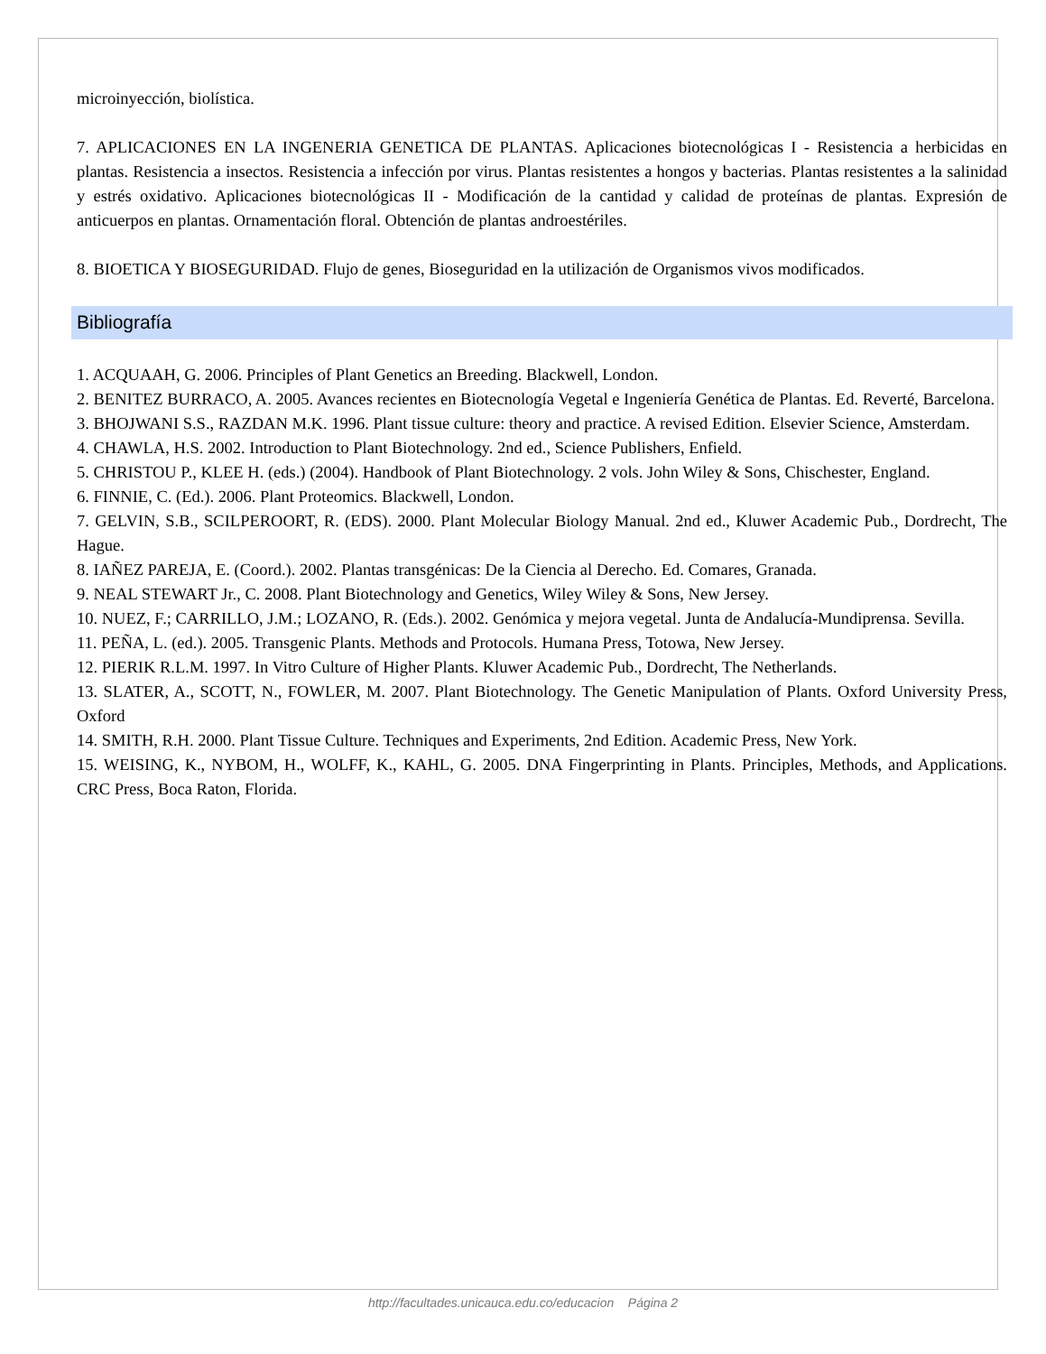microinyección, biolística.
7. APLICACIONES EN LA INGENERIA GENETICA DE PLANTAS. Aplicaciones biotecnológicas I - Resistencia a herbicidas en plantas. Resistencia a insectos. Resistencia a infección por virus. Plantas resistentes a hongos y bacterias. Plantas resistentes a la salinidad y estrés oxidativo. Aplicaciones biotecnológicas II - Modificación de la cantidad y calidad de proteínas de plantas. Expresión de anticuerpos en plantas. Ornamentación floral. Obtención de plantas androestériles.
8. BIOETICA Y BIOSEGURIDAD. Flujo de genes, Bioseguridad en la utilización de Organismos vivos modificados.
Bibliografía
1. ACQUAAH, G. 2006. Principles of Plant Genetics an Breeding. Blackwell, London.
2. BENITEZ BURRACO, A. 2005. Avances recientes en Biotecnología Vegetal e Ingeniería Genética de Plantas. Ed. Reverté, Barcelona.
3. BHOJWANI S.S., RAZDAN M.K. 1996. Plant tissue culture: theory and practice. A revised Edition. Elsevier Science, Amsterdam.
4. CHAWLA, H.S. 2002. Introduction to Plant Biotechnology. 2nd ed., Science Publishers, Enfield.
5. CHRISTOU P., KLEE H. (eds.) (2004). Handbook of Plant Biotechnology. 2 vols. John Wiley & Sons, Chischester, England.
6. FINNIE, C. (Ed.). 2006. Plant Proteomics. Blackwell, London.
7. GELVIN, S.B., SCILPEROORT, R. (EDS). 2000. Plant Molecular Biology Manual. 2nd ed., Kluwer Academic Pub., Dordrecht, The Hague.
8. IAÑEZ PAREJA, E. (Coord.). 2002. Plantas transgénicas: De la Ciencia al Derecho. Ed. Comares, Granada.
9. NEAL STEWART Jr., C. 2008. Plant Biotechnology and Genetics, Wiley Wiley & Sons, New Jersey.
10. NUEZ, F.; CARRILLO, J.M.; LOZANO, R. (Eds.). 2002. Genómica y mejora vegetal. Junta de Andalucía-Mundiprensa. Sevilla.
11. PEÑA, L. (ed.). 2005. Transgenic Plants. Methods and Protocols. Humana Press, Totowa, New Jersey.
12. PIERIK R.L.M. 1997. In Vitro Culture of Higher Plants. Kluwer Academic Pub., Dordrecht, The Netherlands.
13. SLATER, A., SCOTT, N., FOWLER, M. 2007. Plant Biotechnology. The Genetic Manipulation of Plants. Oxford University Press, Oxford
14. SMITH, R.H. 2000. Plant Tissue Culture. Techniques and Experiments, 2nd Edition. Academic Press, New York.
15. WEISING, K., NYBOM, H., WOLFF, K., KAHL, G. 2005. DNA Fingerprinting in Plants. Principles, Methods, and Applications. CRC Press, Boca Raton, Florida.
http://facultades.unicauca.edu.co/educacion Página 2